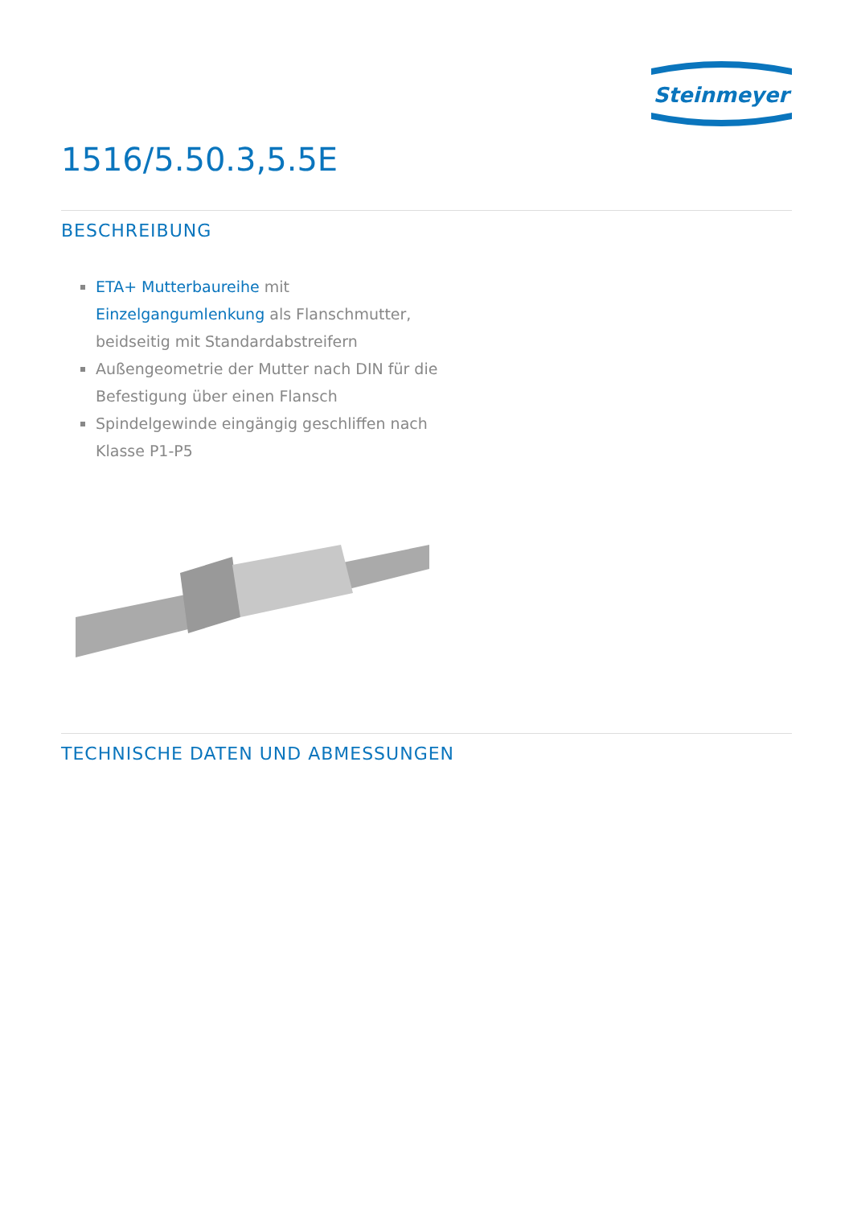Steinmeyer
1516/5.50.3,5.5E
BESCHREIBUNG
ETA+ Mutterbaureihe mit Einzelgangumlenkung als Flanschmutter, beidseitig mit Standardabstreifern
Außengeometrie der Mutter nach DIN für die Befestigung über einen Flansch
Spindelgewinde eingängig geschliffen nach Klasse P1-P5
TECHNISCHE DATEN UND ABMESSUNGEN